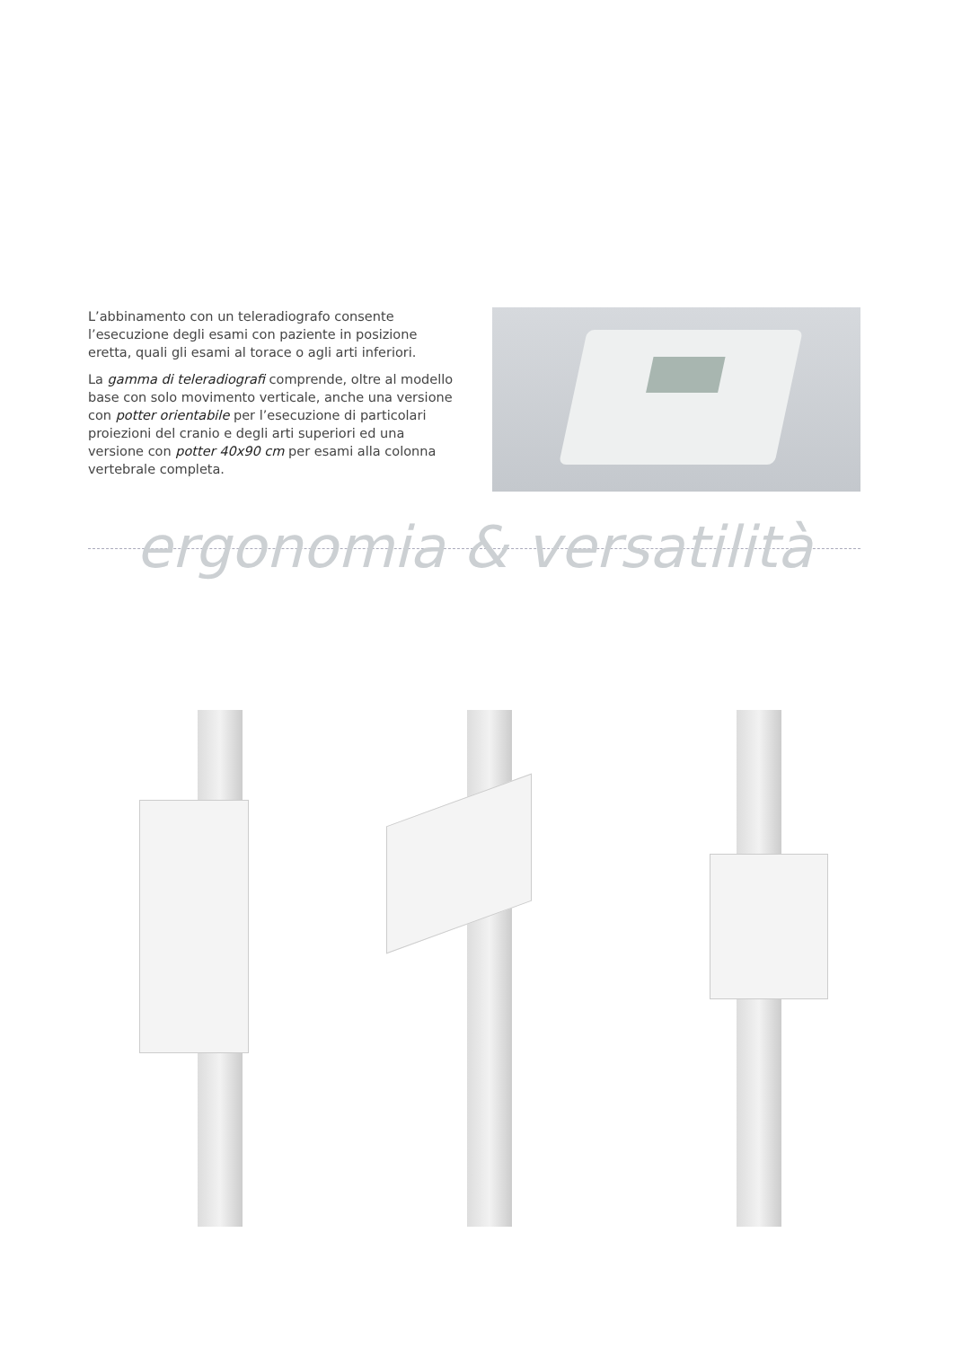L’abbinamento con un teleradiografo consente l’esecuzione degli esami con paziente in posizione eretta, quali gli esami al torace o agli arti inferiori.
La gamma di teleradiografi comprende, oltre al modello base con solo movimento verticale, anche una versione con potter orientabile per l’esecuzione di particolari proiezioni del cranio e degli arti superiori ed una versione con potter 40x90 cm per esami alla colonna vertebrale completa.
ergonomia & versatilità